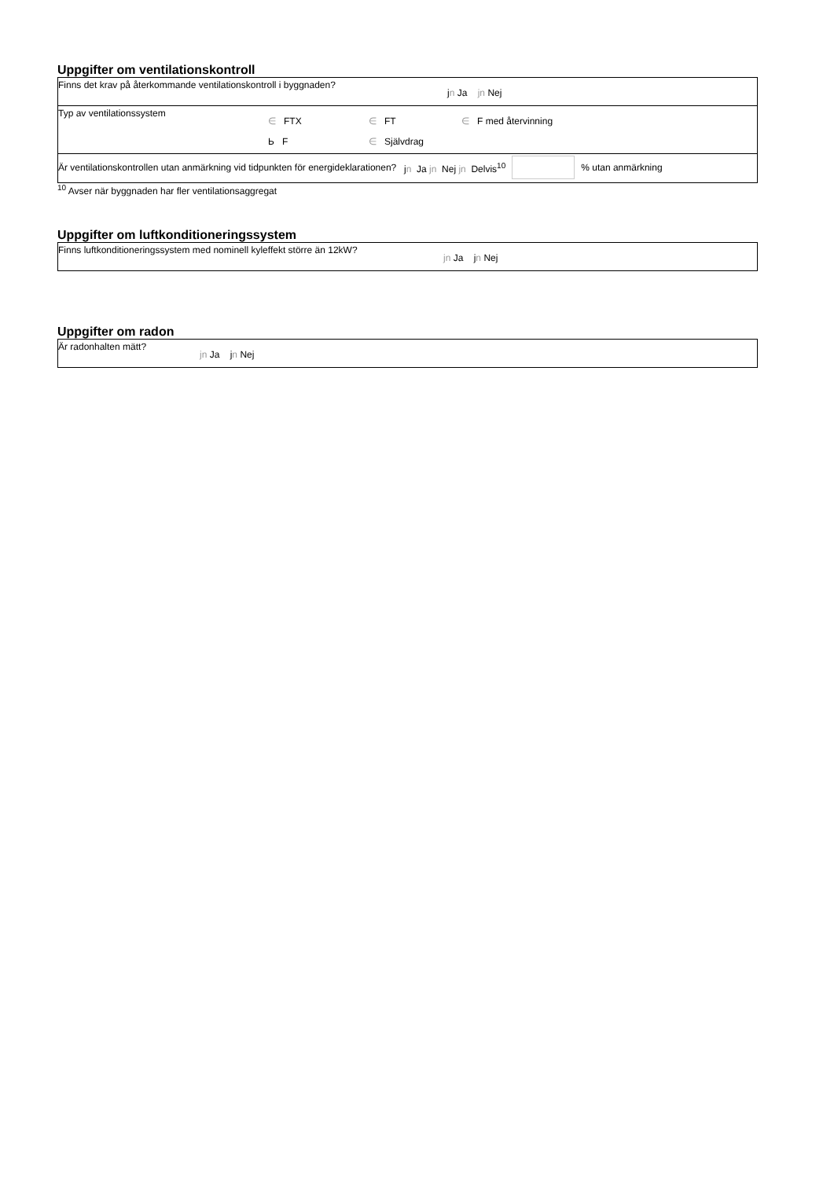Uppgifter om ventilationskontroll
| Finns det krav på återkommande ventilationskontroll i byggnaden? | j n Ja jn Nej |
| Typ av ventilationssystem ∈ FTX ∈ FT ∈ F med återvinning Ь F ∈ Självdrag | |
| Är ventilationskontrollen utan anmärkning vid tidpunkten för energideklarationen? j n Ja jn Nej jn Delvis<sup>10</sup> % utan anmärkning | |
<sup>10</sup> Avser när byggnaden har fler ventilationsaggregat
Uppgifter om luftkonditioneringssystem
| Finns luftkonditioneringssystem med nominell kyleffekt större än 12kW? | jn Ja j n Nej |
Uppgifter om radon
| Är radonhalten mätt? | jn Ja j n Nej |